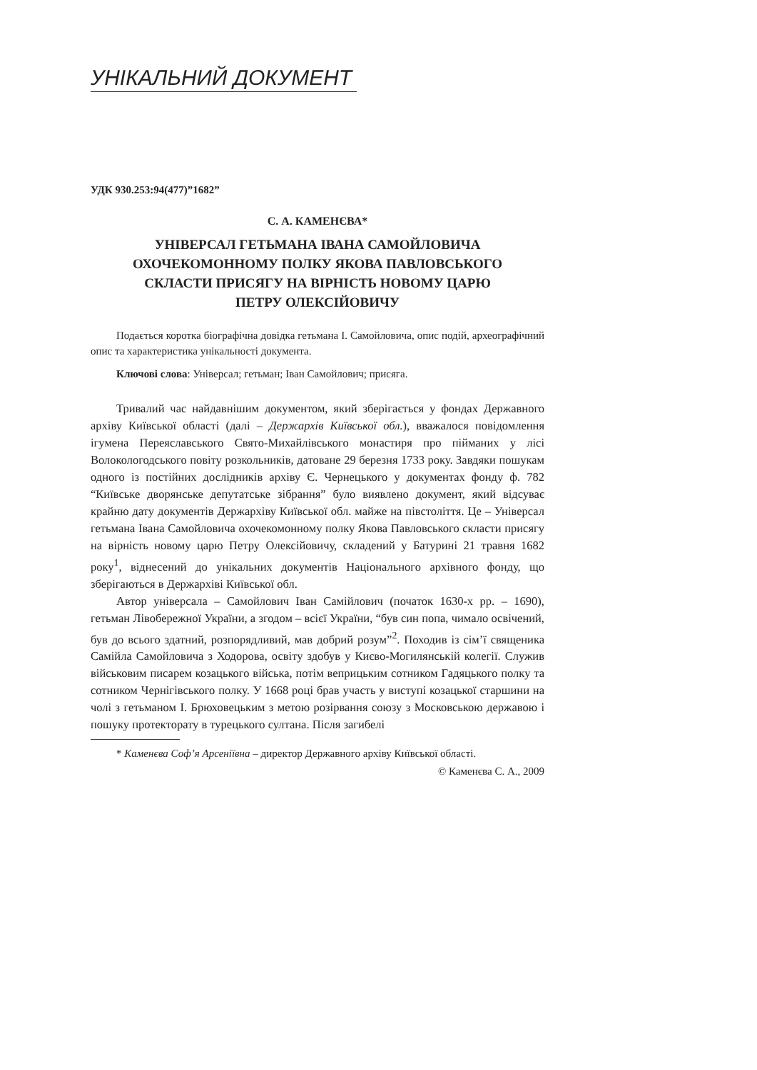УНІКАЛЬНИЙ ДОКУМЕНТ
УДК 930.253:94(477)”1682”
С. А. КАМЕНЄВА*
УНІВЕРСАЛ ГЕТЬМАНА ІВАНА САМОЙЛОВИЧА
ОХОЧЕКОМОННОМУ ПОЛКУ ЯКОВА ПАВЛОВСЬКОГО
СКЛАСТИ ПРИСЯГУ НА ВІРНІСТЬ НОВОМУ ЦАРЮ
ПЕТРУ ОЛЕКСІЙОВИЧУ
Подається коротка біографічна довідка гетьмана І. Самойловича, опис подій, археографічний опис та характеристика унікальності документа.
Ключові слова: Універсал; гетьман; Іван Самойлович; присяга.
Тривалий час найдавнішим документом, який зберігається у фондах Державного архіву Київської області (далі – Держархів Київської обл.), вважалося повідомлення ігумена Переяславського Свято-Михайлівського монастиря про пійманих у лісі Волокологодського повіту розкольників, датоване 29 березня 1733 року. Завдяки пошукам одного із постійних дослідників архіву Є. Чернецького у документах фонду ф. 782 “Київське дворянське депутатське зібрання” було виявлено документ, який відсуває крайню дату документів Держархіву Київської обл. майже на півстоліття. Це – Універсал гетьмана Івана Самойловича охочекомонному полку Якова Павловського скласти присягу на вірність новому царю Петру Олексійовичу, складений у Батурині 21 травня 1682 року<sup>1</sup>, віднесений до унікальних документів Національного архівного фонду, що зберігаються в Держархіві Київської обл.
Автор універсала – Самойлович Іван Самійлович (початок 1630-х рр. – 1690), гетьман Лівобережної України, а згодом – всієї України, “був син попа, чимало освічений, був до всього здатний, розпорядливий, мав добрий розум”<sup>2</sup>. Походив із сім’ї священика Самійла Самойловича з Ходорова, освіту здобув у Києво-Могилянській колегії. Служив військовим писарем козацького війська, потім веприцьким сотником Гадяцького полку та сотником Чернігівського полку. У 1668 році брав участь у виступі козацької старшини на чолі з гетьманом І. Брюховецьким з метою розірвання союзу з Московською державою і пошуку протекторату в турецького султана. Після загибелі
* Каменєва Соф’я Арсеніївна – директор Державного архіву Київської області.
© Каменєва С. А., 2009